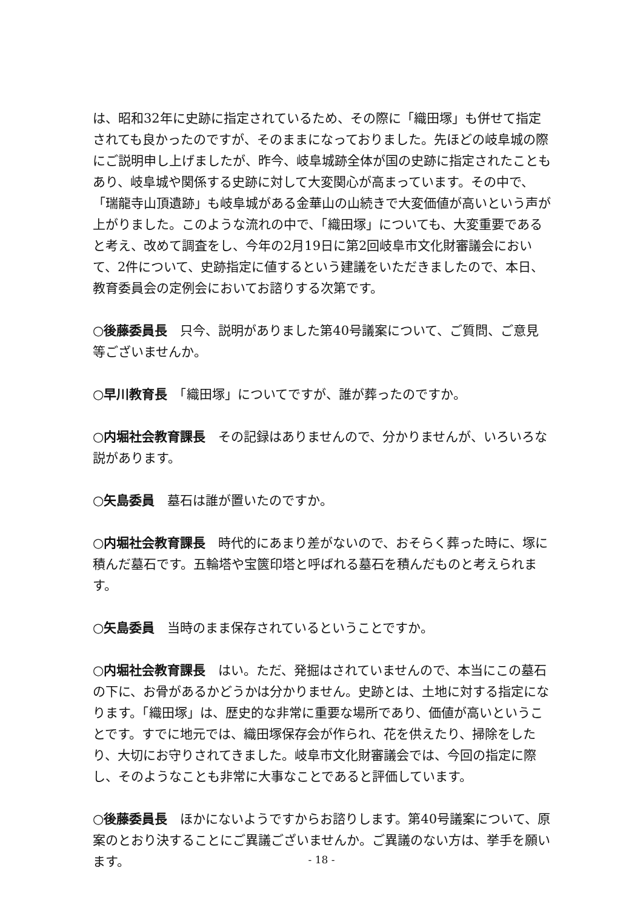は、昭和32年に史跡に指定されているため、その際に「織田塚」も併せて指定されても良かったのですが、そのままになっておりました。先ほどの岐阜城の際にご説明申し上げましたが、昨今、岐阜城跡全体が国の史跡に指定されたこともあり、岐阜城や関係する史跡に対して大変関心が高まっています。その中で、「瑞龍寺山頂遺跡」も岐阜城がある金華山の山続きで大変価値が高いという声が上がりました。このような流れの中で、「織田塚」についても、大変重要であると考え、改めて調査をし、今年の2月19日に第2回岐阜市文化財審議会において、2件について、史跡指定に値するという建議をいただきましたので、本日、教育委員会の定例会においてお諮りする次第です。
○後藤委員長　只今、説明がありました第40号議案について、ご質問、ご意見等ございませんか。
○早川教育長　「織田塚」についてですが、誰が葬ったのですか。
○内堀社会教育課長　その記録はありませんので、分かりませんが、いろいろな説があります。
○矢島委員　墓石は誰が置いたのですか。
○内堀社会教育課長　時代的にあまり差がないので、おそらく葬った時に、塚に積んだ墓石です。五輪塔や宝篋印塔と呼ばれる墓石を積んだものと考えられます。
○矢島委員　当時のまま保存されているということですか。
○内堀社会教育課長　はい。ただ、発掘はされていませんので、本当にこの墓石の下に、お骨があるかどうかは分かりません。史跡とは、土地に対する指定になります。「織田塚」は、歴史的な非常に重要な場所であり、価値が高いということです。すでに地元では、織田塚保存会が作られ、花を供えたり、掃除をしたり、大切にお守りされてきました。岐阜市文化財審議会では、今回の指定に際し、そのようなことも非常に大事なことであると評価しています。
○後藤委員長　ほかにないようですからお諮りします。第40号議案について、原案のとおり決することにご異議ございませんか。ご異議のない方は、挙手を願います。
- 18 -